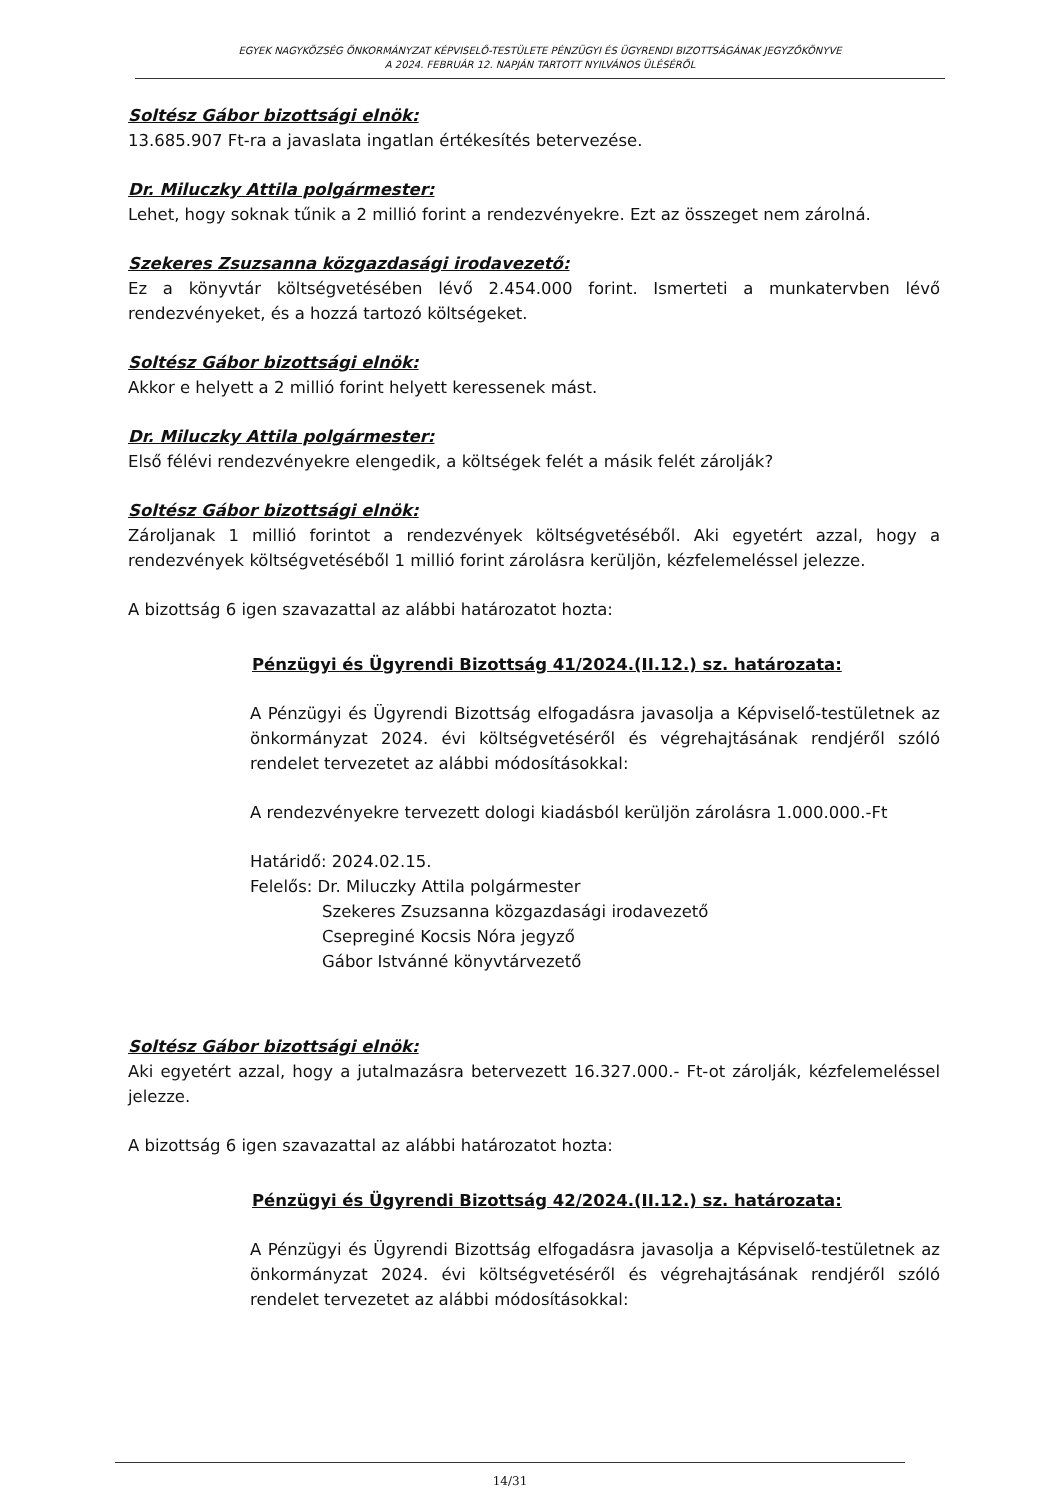EGYEK NAGYKÖZSÉG ÖNKORMÁNYZAT KÉPVISELŐ-TESTÜLETE PÉNZÜGYI ÉS ÜGYRENDI BIZOTTSÁGÁNAK JEGYZŐKÖNYVE
A 2024. FEBRUÁR 12. NAPJÁN TARTOTT NYILVÁNOS ÜLÉSÉRŐL
Soltész Gábor bizottsági elnök:
13.685.907 Ft-ra a javaslata ingatlan értékesítés betervezése.
Dr. Miluczky Attila polgármester:
Lehet, hogy soknak tűnik a 2 millió forint a rendezvényekre. Ezt az összeget nem zárolná.
Szekeres Zsuzsanna közgazdasági irodavezető:
Ez a könyvtár költségvetésében lévő 2.454.000 forint. Ismerteti a munkatervben lévő rendezvényeket, és a hozzá tartozó költségeket.
Soltész Gábor bizottsági elnök:
Akkor e helyett a 2 millió forint helyett keressenek mást.
Dr. Miluczky Attila polgármester:
Első félévi rendezvényekre elengedik, a költségek felét a másik felét zárolják?
Soltész Gábor bizottsági elnök:
Zároljanak 1 millió forintot a rendezvények költségvetéséből. Aki egyetért azzal, hogy a rendezvények költségvetéséből 1 millió forint zárolásra kerüljön, kézfelemeléssel jelezze.
A bizottság 6 igen szavazattal az alábbi határozatot hozta:
Pénzügyi és Ügyrendi Bizottság 41/2024.(II.12.) sz. határozata:
A Pénzügyi és Ügyrendi Bizottság elfogadásra javasolja a Képviselő-testületnek az önkormányzat 2024. évi költségvetéséről és végrehajtásának rendjéről szóló rendelet tervezetet az alábbi módosításokkal:
A rendezvényekre tervezett dologi kiadásból kerüljön zárolásra 1.000.000.-Ft
Határidő: 2024.02.15.
Felelős: Dr. Miluczky Attila polgármester
Szekeres Zsuzsanna közgazdasági irodavezető
Csepreginé Kocsis Nóra jegyző
Gábor Istvánné könyvtárvezető
Soltész Gábor bizottsági elnök:
Aki egyetért azzal, hogy a jutalmazásra betervezett 16.327.000.- Ft-ot zárolják, kézfelemeléssel jelezze.
A bizottság 6 igen szavazattal az alábbi határozatot hozta:
Pénzügyi és Ügyrendi Bizottság 42/2024.(II.12.) sz. határozata:
A Pénzügyi és Ügyrendi Bizottság elfogadásra javasolja a Képviselő-testületnek az önkormányzat 2024. évi költségvetéséről és végrehajtásának rendjéről szóló rendelet tervezetet az alábbi módosításokkal:
14/31